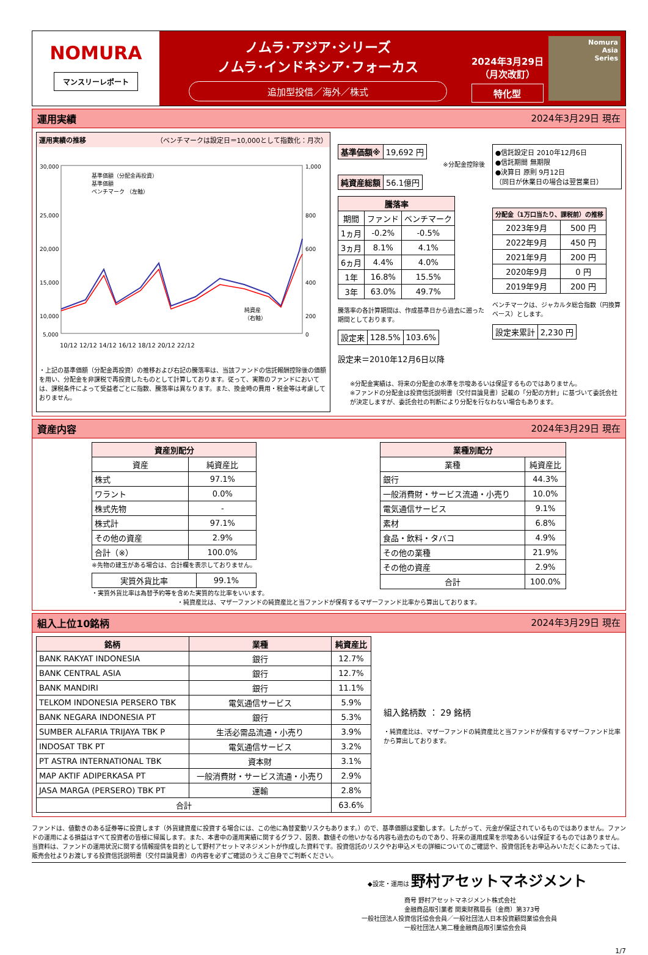NOMURA
マンスリーレポート
ノムラ･アジア･シリーズ
ノムラ･インドネシア･フォーカス
追加型投信／海外／株式
2024年3月29日
（月次改訂）
特化型
Nomura
Asia
Series
運用実績 2024年3月29日 現在
運用実績の推移 （ベンチマークは設定日＝10,000として指数化：月次）
30,000
25,000
20,000
15,000
10,000
5,000
1,000
800
600
400
200
0
10/12 12/12 14/12 16/12 18/12 20/12 22/12
基準価額（分配金再投資）
基準価額
ベンチマーク （左軸）
純資産
（右軸）
・上記の基準価額（分配金再投資）の推移および右記の騰落率は、当該ファンドの信託報酬控除後の価額を用い、分配金を非課税で再投資したものとして計算しております。従って、実際のファンドにおいては、課税条件によって受益者ごとに指数、騰落率は異なります。また、換金時の費用・税金等は考慮しておりません。
| 基準価額※ | 19,692 円 |
※分配金控除後
| 純資産総額 | 56.1億円 |
| 騰落率 | | |
| --- | --- | --- |
| 期間 | ファンド | ベンチマーク |
| 1ヵ月 | -0.2% | -0.5% |
| 3ヵ月 | 8.1% | 4.1% |
| 6ヵ月 | 4.4% | 4.0% |
| 1年 | 16.8% | 15.5% |
| 3年 | 63.0% | 49.7% |
騰落率の各計算期間は、作成基準日から過去に遡った期間としております。
| 設定来 | 128.5% | 103.6% |
設定来＝2010年12月6日以降
●信託設定日 2010年12月6日
●信託期間 無期限
●決算日 原則 9月12日
（同日が休業日の場合は翌営業日）
| 分配金（1万口当たり、課税前）の推移 | |
| --- | --- |
| 2023年9月 | 500 円 |
| 2022年9月 | 450 円 |
| 2021年9月 | 200 円 |
| 2020年9月 | 0 円 |
| 2019年9月 | 200 円 |
ベンチマークは、ジャカルタ総合指数（円換算ベース）とします。
| 設定来累計 | 2,230 円 |
※分配金実績は、将来の分配金の水準を示唆あるいは保証するものではありません。
※ファンドの分配金は投資信託説明書（交付目論見書）記載の「分配の方針」に基づいて委託会社が決定しますが、委託会社の判断により分配を行なわない場合もあります。
資産内容 2024年3月29日 現在
| 資産別配分 | |
| --- | --- |
| 資産 | 純資産比 |
| 株式 | 97.1% |
| ワラント | 0.0% |
| 株式先物 | - |
| 株式計 | 97.1% |
| その他の資産 | 2.9% |
| 合計（※） | 100.0% |
※先物の建玉がある場合は、合計欄を表示しておりません。
| 実質外貨比率 | 99.1% |
・実質外貨比率は為替予約等を含めた実質的な比率をいいます。
| 業種別配分 | |
| --- | --- |
| 業種 | 純資産比 |
| 銀行 | 44.3% |
| 一般消費財・サービス流通・小売り | 10.0% |
| 電気通信サービス | 9.1% |
| 素材 | 6.8% |
| 食品・飲料・タバコ | 4.9% |
| その他の業種 | 21.9% |
| その他の資産 | 2.9% |
| 合計 | 100.0% |
・純資産比は、マザーファンドの純資産比と当ファンドが保有するマザーファンド比率から算出しております。
組入上位10銘柄 2024年3月29日 現在
| 銘柄 | 業種 | 純資産比 |
| --- | --- | --- |
| BANK RAKYAT INDONESIA | 銀行 | 12.7% |
| BANK CENTRAL ASIA | 銀行 | 12.7% |
| BANK MANDIRI | 銀行 | 11.1% |
| TELKOM INDONESIA PERSERO TBK | 電気通信サービス | 5.9% |
| BANK NEGARA INDONESIA PT | 銀行 | 5.3% |
| SUMBER ALFARIA TRIJAYA TBK P | 生活必需品流通・小売り | 3.9% |
| INDOSAT TBK PT | 電気通信サービス | 3.2% |
| PT ASTRA INTERNATIONAL TBK | 資本財 | 3.1% |
| MAP AKTIF ADIPERKASA PT | 一般消費財・サービス流通・小売り | 2.9% |
| JASA MARGA (PERSERO) TBK PT | 運輸 | 2.8% |
| 合計 | | 63.6% |
組入銘柄数 ： 29 銘柄
・純資産比は、マザーファンドの純資産比と当ファンドが保有するマザーファンド比率から算出しております。
ファンドは、値動きのある証券等に投資します（外貨建資産に投資する場合には、この他に為替変動リスクもあります。）ので、基準価額は変動します。したがって、元金が保証されているものではありません。ファンドの運用による損益はすべて投資者の皆様に帰属します。また、本書中の運用実績に関するグラフ、図表、数値その他いかなる内容も過去のものであり、将来の運用成果を示唆あるいは保証するものではありません。当資料は、ファンドの運用状況に関する情報提供を目的として野村アセットマネジメントが作成した資料です。投資信託のリスクやお申込メモの詳細についてのご確認や、投資信託をお申込みいただくにあたっては、販売会社よりお渡しする投資信託説明書（交付目論見書）の内容を必ずご確認のうえご自身でご判断ください。
◆設定・運用は 野村アセットマネジメント
商号 野村アセットマネジメント株式会社
金融商品取引業者 関東財務局長（金商）第373号
一般社団法人投資信託協会会員／一般社団法人日本投資顧問業協会会員
一般社団法人第二種金融商品取引業協会会員
1/7